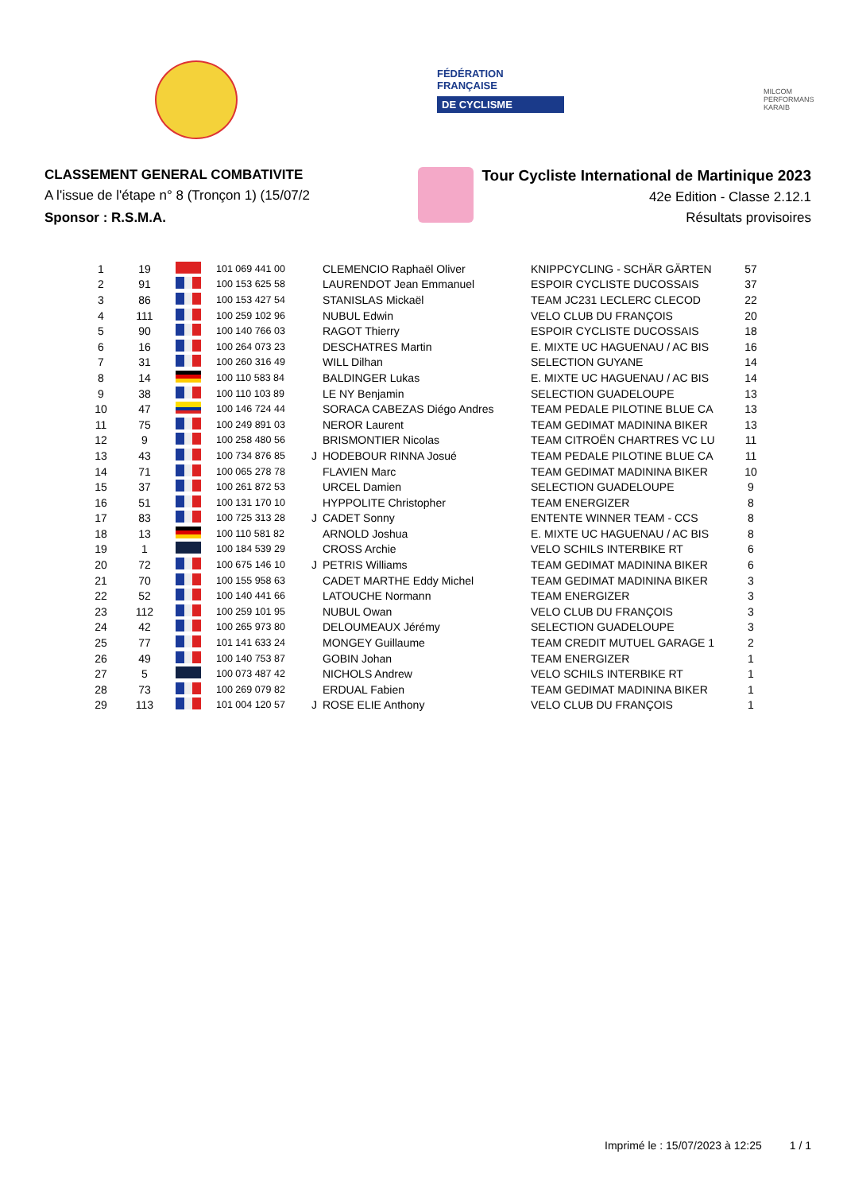FÉDÉRATION
FRANÇAISE
DE CYCLISME
MILCOM
PERFORMANS KARAIB
CLASSEMENT GENERAL COMBATIVITE
A l'issue de l'étape n° 8 (Tronçon 1) (15/07/2
Sponsor : R.S.M.A.
Tour Cycliste International de Martinique 2023
42e Edition - Classe 2.12.1
Résultats provisoires
| 1 | 19 | | 101 069 441 00 | | CLEMENCIO Raphaël Oliver | KNIPPCYCLING - SCHÄR GÄRTEN | 57 |
| 2 | 91 | | 100 153 625 58 | | LAURENDOT Jean Emmanuel | ESPOIR CYCLISTE DUCOSSAIS | 37 |
| 3 | 86 | | 100 153 427 54 | | STANISLAS Mickaël | TEAM JC231 LECLERC CLECOD | 22 |
| 4 | 111 | | 100 259 102 96 | | NUBUL Edwin | VELO CLUB DU FRANÇOIS | 20 |
| 5 | 90 | | 100 140 766 03 | | RAGOT Thierry | ESPOIR CYCLISTE DUCOSSAIS | 18 |
| 6 | 16 | | 100 264 073 23 | | DESCHATRES Martin | E. MIXTE UC HAGUENAU / AC BIS | 16 |
| 7 | 31 | | 100 260 316 49 | | WILL Dilhan | SELECTION GUYANE | 14 |
| 8 | 14 | | 100 110 583 84 | | BALDINGER Lukas | E. MIXTE UC HAGUENAU / AC BIS | 14 |
| 9 | 38 | | 100 110 103 89 | | LE NY Benjamin | SELECTION GUADELOUPE | 13 |
| 10 | 47 | | 100 146 724 44 | | SORACA CABEZAS Diégo Andres | TEAM PEDALE PILOTINE BLUE CA | 13 |
| 11 | 75 | | 100 249 891 03 | | NEROR Laurent | TEAM GEDIMAT MADININA BIKER | 13 |
| 12 | 9 | | 100 258 480 56 | | BRISMONTIER Nicolas | TEAM CITROËN CHARTRES VC LU | 11 |
| 13 | 43 | | 100 734 876 85 | J | HODEBOUR RINNA Josué | TEAM PEDALE PILOTINE BLUE CA | 11 |
| 14 | 71 | | 100 065 278 78 | | FLAVIEN Marc | TEAM GEDIMAT MADININA BIKER | 10 |
| 15 | 37 | | 100 261 872 53 | | URCEL Damien | SELECTION GUADELOUPE | 9 |
| 16 | 51 | | 100 131 170 10 | | HYPPOLITE Christopher | TEAM ENERGIZER | 8 |
| 17 | 83 | | 100 725 313 28 | J | CADET Sonny | ENTENTE WINNER TEAM - CCS | 8 |
| 18 | 13 | | 100 110 581 82 | | ARNOLD Joshua | E. MIXTE UC HAGUENAU / AC BIS | 8 |
| 19 | 1 | | 100 184 539 29 | | CROSS Archie | VELO SCHILS INTERBIKE RT | 6 |
| 20 | 72 | | 100 675 146 10 | J | PETRIS Williams | TEAM GEDIMAT MADININA BIKER | 6 |
| 21 | 70 | | 100 155 958 63 | | CADET MARTHE Eddy Michel | TEAM GEDIMAT MADININA BIKER | 3 |
| 22 | 52 | | 100 140 441 66 | | LATOUCHE Normann | TEAM ENERGIZER | 3 |
| 23 | 112 | | 100 259 101 95 | | NUBUL Owan | VELO CLUB DU FRANÇOIS | 3 |
| 24 | 42 | | 100 265 973 80 | | DELOUMEAUX Jérémy | SELECTION GUADELOUPE | 3 |
| 25 | 77 | | 101 141 633 24 | | MONGEY Guillaume | TEAM CREDIT MUTUEL GARAGE 1 | 2 |
| 26 | 49 | | 100 140 753 87 | | GOBIN Johan | TEAM ENERGIZER | 1 |
| 27 | 5 | | 100 073 487 42 | | NICHOLS Andrew | VELO SCHILS INTERBIKE RT | 1 |
| 28 | 73 | | 100 269 079 82 | | ERDUAL Fabien | TEAM GEDIMAT MADININA BIKER | 1 |
| 29 | 113 | | 101 004 120 57 | J | ROSE ELIE Anthony | VELO CLUB DU FRANÇOIS | 1 |
Imprimé le : 15/07/2023 à 12:25 1 / 1